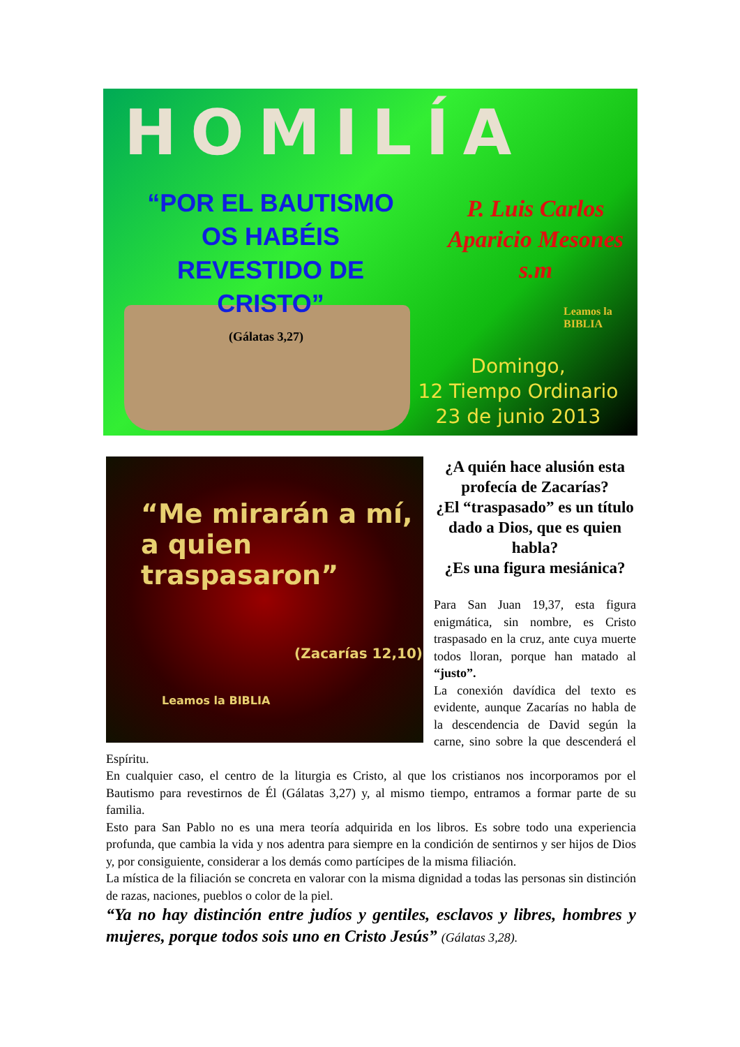HOMILÍA
“POR EL BAUTISMO OS HABÉIS REVESTIDO DE CRISTO”
P. Luis Carlos Aparicio Mesones s.m
(Gálatas 3,27)
Leamos la BIBLIA
Domingo,
12 Tiempo Ordinario
23 de junio 2013
“Me mirarán a mí, a quien traspasaron”
(Zacarías 12,10)
Leamos la BIBLIA
¿A quién hace alusión esta profecía de Zacarías?
¿El “traspasado” es un título dado a Dios, que es quien habla?
¿Es una figura mesiánica?
Para San Juan 19,37, esta figura enigmática, sin nombre, es Cristo traspasado en la cruz, ante cuya muerte todos lloran, porque han matado al “justo”.
La conexión davídica del texto es evidente, aunque Zacarías no habla de la descendencia de David según la carne, sino sobre la que descenderá el Espíritu.
En cualquier caso, el centro de la liturgia es Cristo, al que los cristianos nos incorporamos por el Bautismo para revestirnos de Él (Gálatas 3,27) y, al mismo tiempo, entramos a formar parte de su familia.
Esto para San Pablo no es una mera teoría adquirida en los libros. Es sobre todo una experiencia profunda, que cambia la vida y nos adentra para siempre en la condición de sentirnos y ser hijos de Dios y, por consiguiente, considerar a los demás como partícipes de la misma filiación.
La mística de la filiación se concreta en valorar con la misma dignidad a todas las personas sin distinción de razas, naciones, pueblos o color de la piel.
“Ya no hay distinción entre judíos y gentiles, esclavos y libres, hombres y mujeres, porque todos sois uno en Cristo Jesús” (Gálatas 3,28).